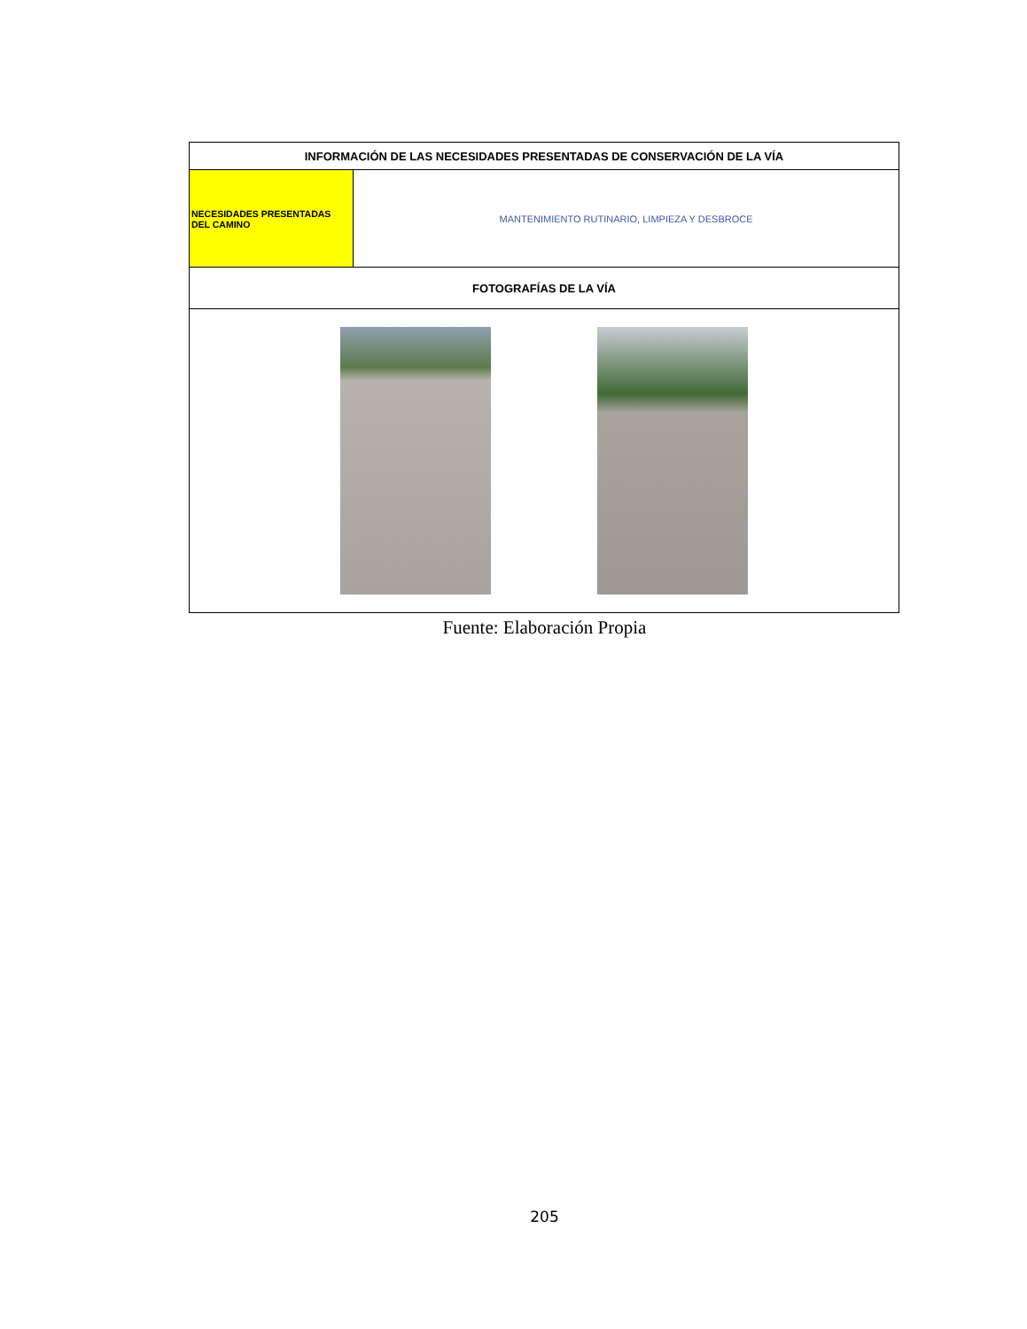| INFORMACIÓN DE LAS NECESIDADES PRESENTADAS DE CONSERVACIÓN DE LA VÍA | |
| --- | --- |
| NECESIDADES PRESENTADAS DEL CAMINO | MANTENIMIENTO RUTINARIO, LIMPIEZA Y DESBROCE |
| FOTOGRAFÍAS DE LA VÍA | |
Fuente: Elaboración Propia
205